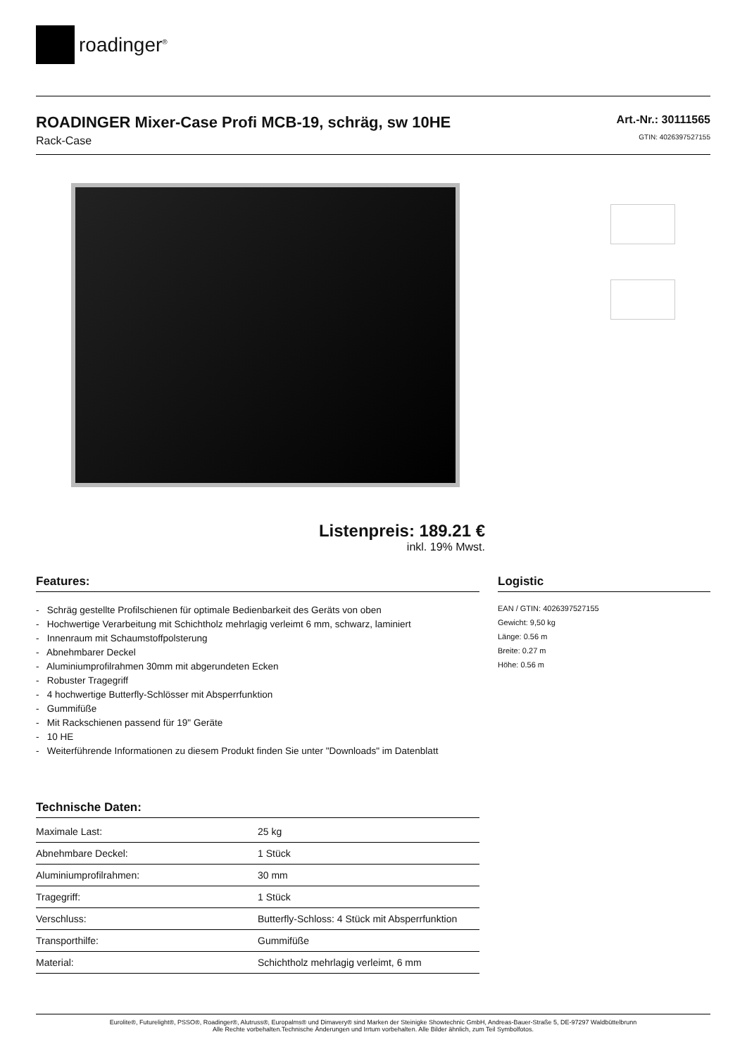roadinger<sup>®</sup>
ROADINGER Mixer-Case Profi MCB-19, schräg, sw 10HE
Rack-Case
Art.-Nr.: 30111565
GTIN: 4026397527155
Listenpreis: 189.21 €
inkl. 19% Mwst.
Features:
- Schräg gestellte Profilschienen für optimale Bedienbarkeit des Geräts von oben
- Hochwertige Verarbeitung mit Schichtholz mehrlagig verleimt 6 mm, schwarz, laminiert
- Innenraum mit Schaumstoffpolsterung
- Abnehmbarer Deckel
- Aluminiumprofilrahmen 30mm mit abgerundeten Ecken
- Robuster Tragegriff
- 4 hochwertige Butterfly-Schlösser mit Absperrfunktion
- Gummifüße
- Mit Rackschienen passend für 19" Geräte
- 10 HE
- Weiterführende Informationen zu diesem Produkt finden Sie unter "Downloads" im Datenblatt
Technische Daten:
| Maximale Last: | 25 kg |
| Abnehmbare Deckel: | 1 Stück |
| Aluminiumprofilrahmen: | 30 mm |
| Tragegriff: | 1 Stück |
| Verschluss: | Butterfly-Schloss: 4 Stück mit Absperrfunktion |
| Transporthilfe: | Gummifüße |
| Material: | Schichtholz mehrlagig verleimt, 6 mm |
Logistic
EAN / GTIN: 4026397527155
Gewicht: 9,50 kg
Länge: 0.56 m
Breite: 0.27 m
Höhe: 0.56 m
Eurolite®, Futurelight®, PSSO®, Roadinger®, Alutruss®, Europalms® und Dimavery® sind Marken der Steinigke Showtechnic GmbH, Andreas-Bauer-Straße 5, DE-97297 Waldbüttelbrunn
Alle Rechte vorbehalten.Technische Änderungen und Irrtum vorbehalten. Alle Bilder ähnlich, zum Teil Symbolfotos.